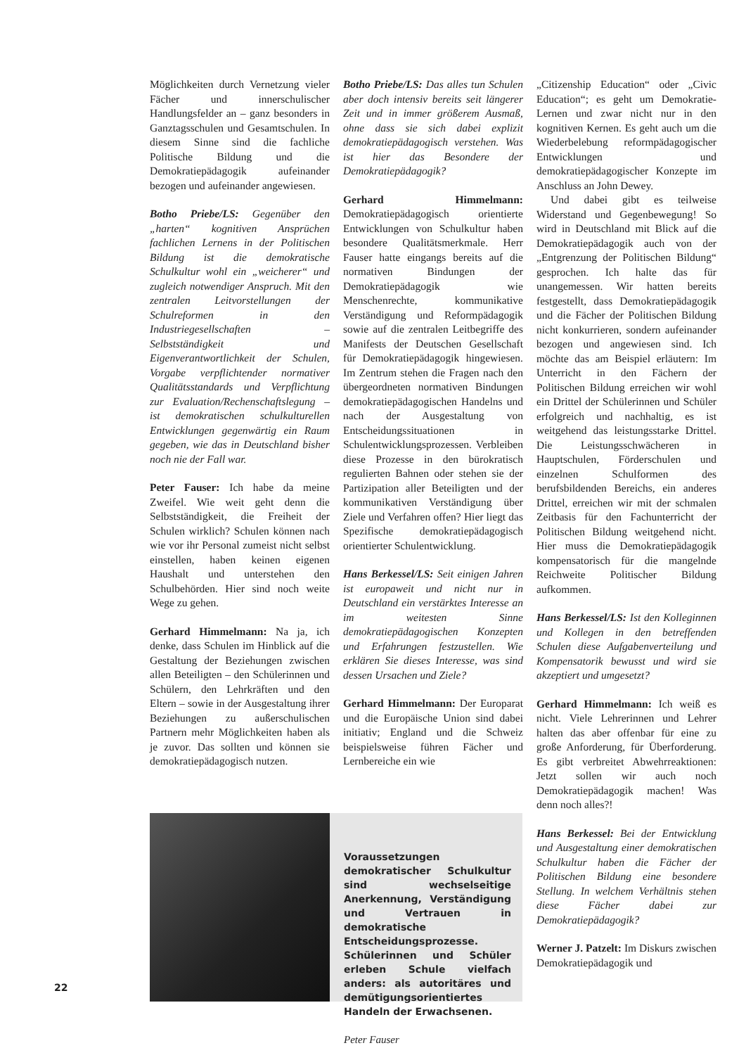Möglichkeiten durch Vernetzung vieler Fächer und innerschulischer Handlungsfelder an – ganz besonders in Ganztagsschulen und Gesamtschulen. In diesem Sinne sind die fachliche Politische Bildung und die Demokratiepädagogik aufeinander bezogen und aufeinander angewiesen.
Botho Priebe/LS: Gegenüber den „harten“ kognitiven Ansprüchen fachlichen Lernens in der Politischen Bildung ist die demokratische Schulkultur wohl ein „weicherer“ und zugleich notwendiger Anspruch. Mit den zentralen Leitvorstellungen der Schulreformen in den Industriegesellschaften – Selbstständigkeit und Eigenverantwortlichkeit der Schulen, Vorgabe verpflichtender normativer Qualitätsstandards und Verpflichtung zur Evaluation/Rechenschaftslegung – ist demokratischen schulkulturellen Entwicklungen gegenwärtig ein Raum gegeben, wie das in Deutschland bisher noch nie der Fall war.
Peter Fauser: Ich habe da meine Zweifel. Wie weit geht denn die Selbstständigkeit, die Freiheit der Schulen wirklich? Schulen können nach wie vor ihr Personal zumeist nicht selbst einstellen, haben keinen eigenen Haushalt und unterstehen den Schulbehörden. Hier sind noch weite Wege zu gehen.
Gerhard Himmelmann: Na ja, ich denke, dass Schulen im Hinblick auf die Gestaltung der Beziehungen zwischen allen Beteiligten – den Schülerinnen und Schülern, den Lehrkräften und den Eltern – sowie in der Ausgestaltung ihrer Beziehungen zu außerschulischen Partnern mehr Möglichkeiten haben als je zuvor. Das sollten und können sie demokratiepädagogisch nutzen.
Botho Priebe/LS: Das alles tun Schulen aber doch intensiv bereits seit längerer Zeit und in immer größerem Ausmaß, ohne dass sie sich dabei explizit demokratiepädagogisch verstehen. Was ist hier das Besondere der Demokratiepädagogik?
Gerhard Himmelmann: Demokratiepädagogisch orientierte Entwicklungen von Schulkultur haben besondere Qualitätsmerkmale. Herr Fauser hatte eingangs bereits auf die normativen Bindungen der Demokratiepädagogik wie Menschenrechte, kommunikative Verständigung und Reformpädagogik sowie auf die zentralen Leitbegriffe des Manifests der Deutschen Gesellschaft für Demokratiepädagogik hingewiesen. Im Zentrum stehen die Fragen nach den übergeordneten normativen Bindungen demokratiepädagogischen Handelns und nach der Ausgestaltung von Entscheidungssituationen in Schulentwicklungsprozessen. Verbleiben diese Prozesse in den bürokratisch regulierten Bahnen oder stehen sie der Partizipation aller Beteiligten und der kommunikativen Verständigung über Ziele und Verfahren offen? Hier liegt das Spezifische demokratiepädagogisch orientierter Schulentwicklung.
Hans Berkessel/LS: Seit einigen Jahren ist europaweit und nicht nur in Deutschland ein verstärktes Interesse an im weitesten Sinne demokratiepädagogischen Konzepten und Erfahrungen festzustellen. Wie erklären Sie dieses Interesse, was sind dessen Ursachen und Ziele?
Gerhard Himmelmann: Der Europarat und die Europäische Union sind dabei initiativ; England und die Schweiz beispielsweise führen Fächer und Lernbereiche ein wie
„Citizenship Education“ oder „Civic Education“; es geht um Demokratie-Lernen und zwar nicht nur in den kognitiven Kernen. Es geht auch um die Wiederbelebung reformpädagogischer Entwicklungen und demokratiepädagogischer Konzepte im Anschluss an John Dewey.
Und dabei gibt es teilweise Widerstand und Gegenbewegung! So wird in Deutschland mit Blick auf die Demokratiepädagogik auch von der „Entgrenzung der Politischen Bildung“ gesprochen. Ich halte das für unangemessen. Wir hatten bereits festgestellt, dass Demokratiepädagogik und die Fächer der Politischen Bildung nicht konkurrieren, sondern aufeinander bezogen und angewiesen sind. Ich möchte das am Beispiel erläutern: Im Unterricht in den Fächern der Politischen Bildung erreichen wir wohl ein Drittel der Schülerinnen und Schüler erfolgreich und nachhaltig, es ist weitgehend das leistungsstarke Drittel. Die Leistungsschwächeren in Hauptschulen, Förderschulen und einzelnen Schulformen des berufsbildenden Bereichs, ein anderes Drittel, erreichen wir mit der schmalen Zeitbasis für den Fachunterricht der Politischen Bildung weitgehend nicht. Hier muss die Demokratiepädagogik kompensatorisch für die mangelnde Reichweite Politischer Bildung aufkommen.
Hans Berkessel/LS: Ist den Kolleginnen und Kollegen in den betreffenden Schulen diese Aufgabenverteilung und Kompensatorik bewusst und wird sie akzeptiert und umgesetzt?
Gerhard Himmelmann: Ich weiß es nicht. Viele Lehrerinnen und Lehrer halten das aber offenbar für eine zu große Anforderung, für Überforderung. Es gibt verbreitet Abwehrreaktionen: Jetzt sollen wir auch noch Demokratiepädagogik machen! Was denn noch alles?!
Hans Berkessel: Bei der Entwicklung und Ausgestaltung einer demokratischen Schulkultur haben die Fächer der Politischen Bildung eine besondere Stellung. In welchem Verhältnis stehen diese Fächer dabei zur Demokratiepädagogik?
Werner J. Patzelt: Im Diskurs zwischen Demokratiepädagogik und
Voraussetzungen demokratischer Schulkultur sind wechselseitige Anerkennung, Verständigung und Vertrauen in demokratische Entscheidungsprozesse. Schülerinnen und Schüler erleben Schule vielfach anders: als autoritäres und demütigungsorientiertes Handeln der Erwachsenen.
Peter Fauser
22